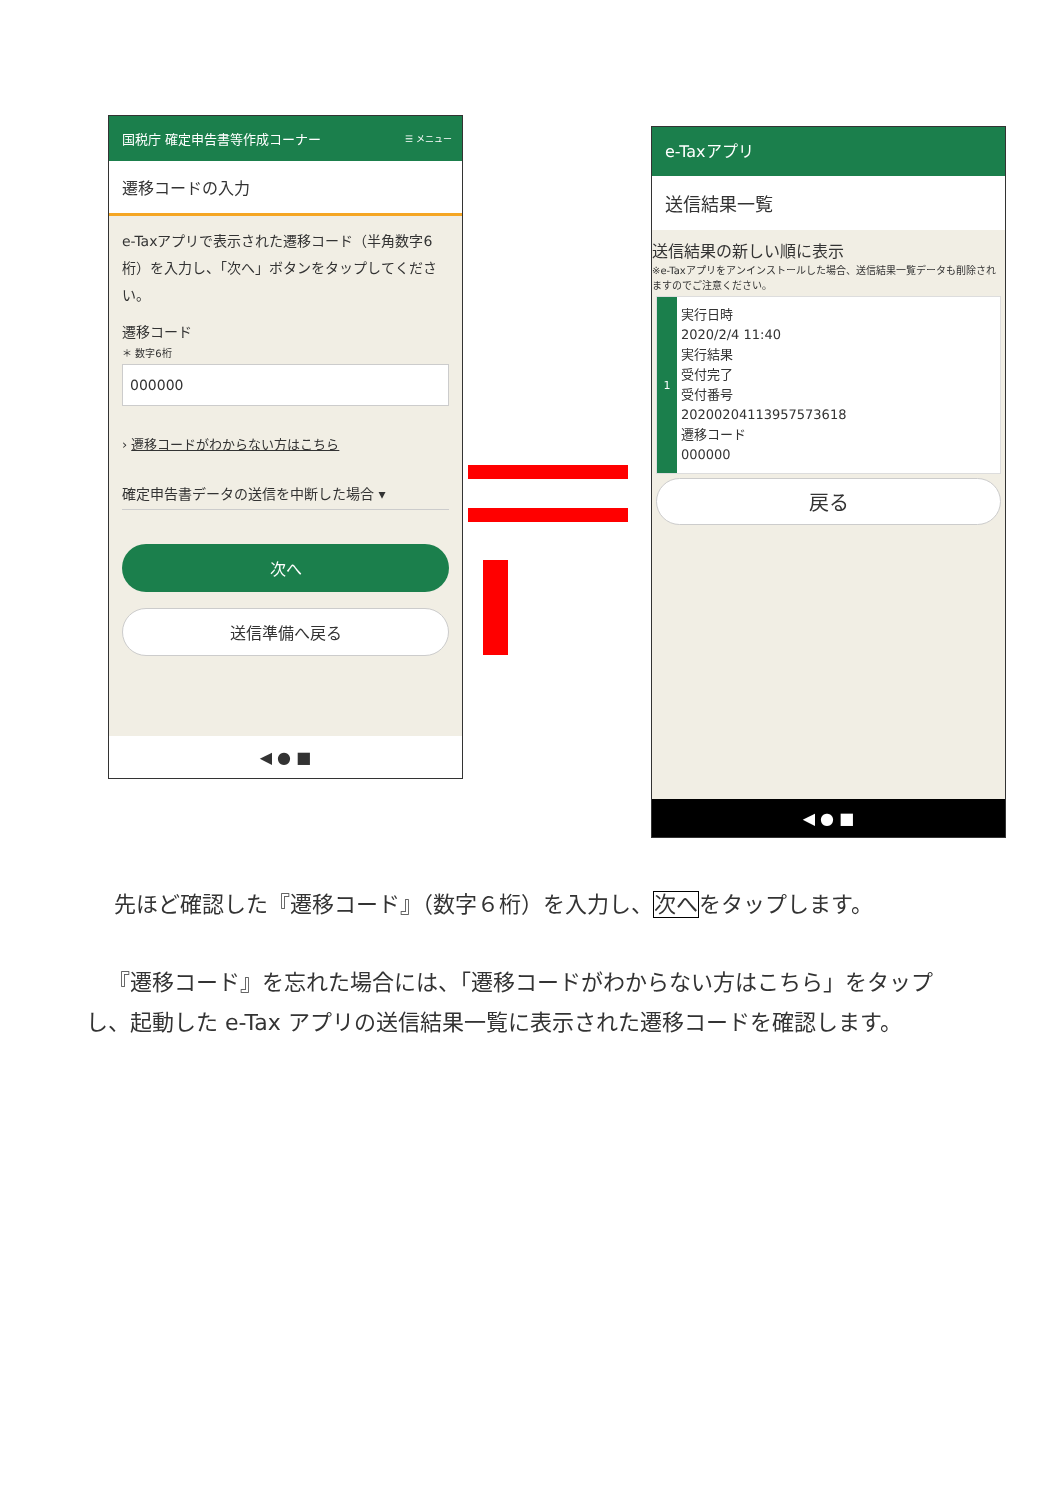国税庁 確定申告書等作成コーナー ☰ メニュー
遷移コードの入力
e-Taxアプリで表示された遷移コード（半角数字6桁）を入力し、「次へ」ボタンをタップしてください。
遷移コード
＊ 数字6桁
000000
› 遷移コードがわからない方はこちら
確定申告書データの送信を中断した場合 ▾
次へ
送信準備へ戻る
◀ ● ■
e-Taxアプリ
送信結果一覧
送信結果の新しい順に表示
※e-Taxアプリをアンインストールした場合、送信結果一覧データも削除されますのでご注意ください。
1
実行日時
2020/2/4 11:40
実行結果
受付完了
受付番号
20200204113957573618
遷移コード
000000
戻る
◀ ● ■
先ほど確認した『遷移コード』（数字６桁）を入力し、次へをタップします。
『遷移コード』を忘れた場合には、「遷移コードがわからない方はこちら」をタップし、起動した e-Tax アプリの送信結果一覧に表示された遷移コードを確認します。